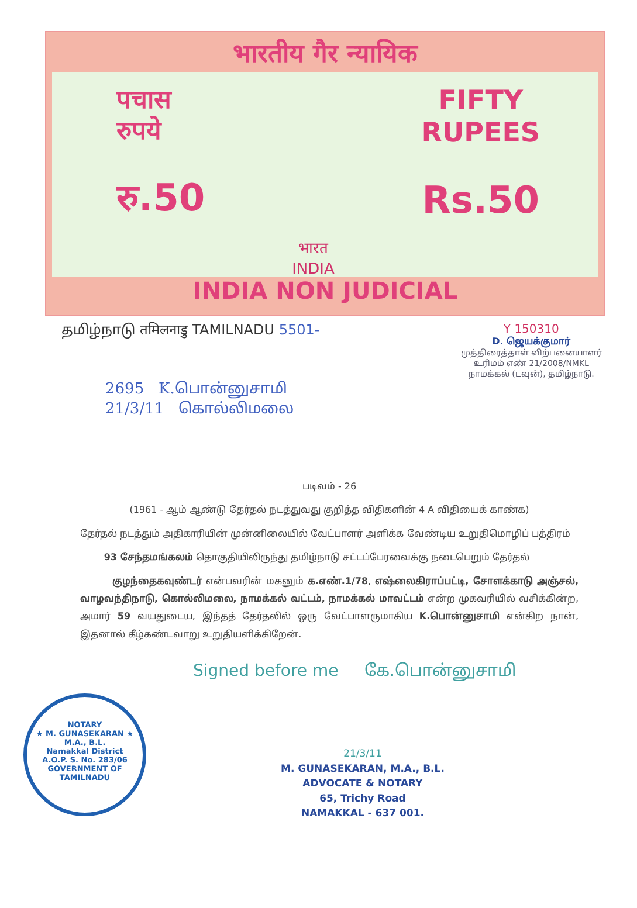भारतीय गैर न्यायिक
पचास
रुपये
रु.50
भारत
INDIA
FIFTY
RUPEES
Rs.50
INDIA NON JUDICIAL
தமிழ்நாடு तमिलनाडु TAMILNADU 5501-
Y 150310
D. ஜெயக்குமார்
முத்திரைத்தாள் விற்பனையாளர்
உரிமம் எண் 21/2008/NMKL
நாமக்கல் (டவுன்), தமிழ்நாடு.
2695 K.பொன்னுசாமி
21/3/11 கொல்லிமலை
படிவம் - 26
(1961 - ஆம் ஆண்டு தேர்தல் நடத்துவது குறித்த விதிகளின் 4 A விதியைக் காண்க)
தேர்தல் நடத்தும் அதிகாரியின் முன்னிலையில் வேட்பாளர் அளிக்க வேண்டிய உறுதிமொழிப் பத்திரம்
93 சேந்தமங்கலம் தொகுதியிலிருந்து தமிழ்நாடு சட்டப்பேரவைக்கு நடைபெறும் தேர்தல்
குழந்தைகவுண்டர் என்பவரின் மகனும் க.எண்.1/78, எஷ்லைகிராப்பட்டி, சோளக்காடு அஞ்சல், வாழவந்திநாடு, கொல்லிமலை, நாமக்கல் வட்டம், நாமக்கல் மாவட்டம் என்ற முகவரியில் வசிக்கின்ற, அமார் 59 வயதுடைய, இந்தத் தேர்தலில் ஒரு வேட்பாளருமாகிய K.பொன்னுசாமி என்கிற நான், இதனால் கீழ்கண்டவாறு உறுதியளிக்கிறேன்.
Signed before me கே.பொன்னுசாமி
NOTARY
★ M. GUNASEKARAN ★
M.A., B.L.
Namakkal District
A.O.P. S. No. 283/06
GOVERNMENT OF TAMILNADU
21/3/11
M. GUNASEKARAN, M.A., B.L.
ADVOCATE & NOTARY
65, Trichy Road
NAMAKKAL - 637 001.